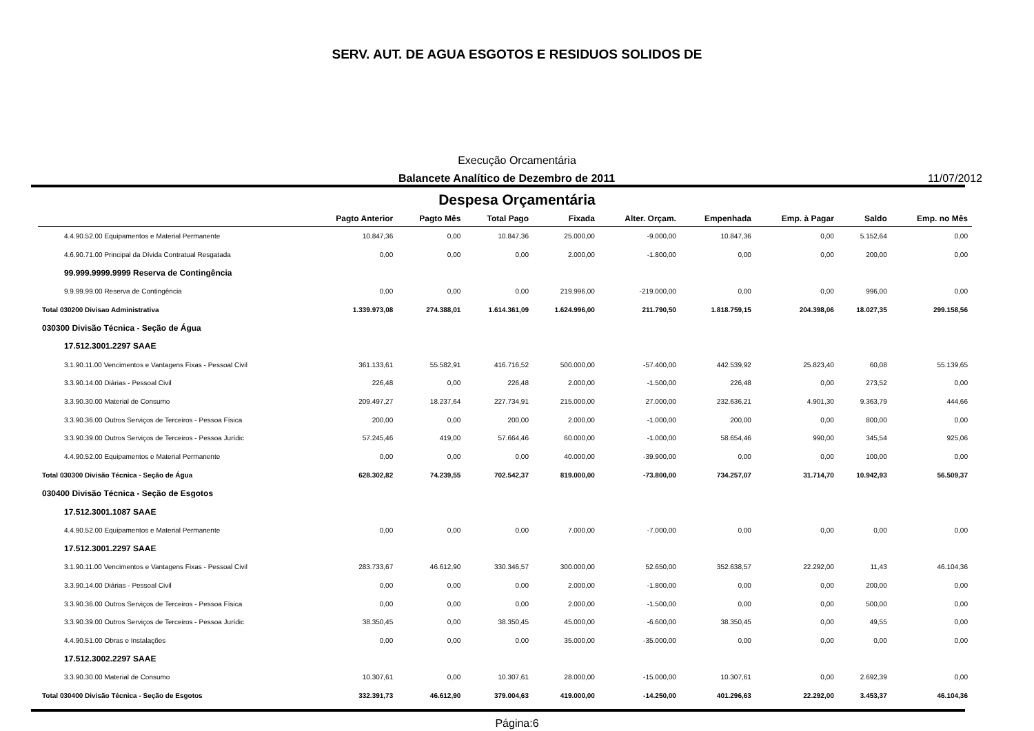SERV. AUT. DE AGUA ESGOTOS E RESIDUOS SOLIDOS DE
Execução Orcamentária
Balancete Analítico de Dezembro de 2011 11/07/2012
Despesa Orçamentária
| | Pagto Anterior | Pagto Mês | Total Pago | Fixada | Alter. Orçam. | Empenhada | Emp. à Pagar | Saldo | Emp. no Mês |
| --- | --- | --- | --- | --- | --- | --- | --- | --- | --- |
| 4.4.90.52.00 Equipamentos e Material Permanente | 10.847,36 | 0,00 | 10.847,36 | 25.000,00 | -9.000,00 | 10.847,36 | 0,00 | 5.152,64 | 0,00 |
| 4.6.90.71.00 Principal da Dívida Contratual Resgatada | 0,00 | 0,00 | 0,00 | 2.000,00 | -1.800,00 | 0,00 | 0,00 | 200,00 | 0,00 |
| 99.999.9999.9999 Reserva de Contingência | | | | | | | | | |
| 9.9.99.99.00 Reserva de Contingência | 0,00 | 0,00 | 0,00 | 219.996,00 | -219.000,00 | 0,00 | 0,00 | 996,00 | 0,00 |
| Total 030200 Divisao Administrativa | 1.339.973,08 | 274.388,01 | 1.614.361,09 | 1.624.996,00 | 211.790,50 | 1.818.759,15 | 204.398,06 | 18.027,35 | 299.158,56 |
| 030300 Divisão Técnica - Seção de Água | | | | | | | | | |
| 17.512.3001.2297 SAAE | | | | | | | | | |
| 3.1.90.11.00 Vencimentos e Vantagens Fixas - Pessoal Civil | 361.133,61 | 55.582,91 | 416.716,52 | 500.000,00 | -57.400,00 | 442.539,92 | 25.823,40 | 60,08 | 55.139,65 |
| 3.3.90.14.00 Diárias - Pessoal Civil | 226,48 | 0,00 | 226,48 | 2.000,00 | -1.500,00 | 226,48 | 0,00 | 273,52 | 0,00 |
| 3.3.90.30.00 Material de Consumo | 209.497,27 | 18.237,64 | 227.734,91 | 215.000,00 | 27.000,00 | 232.636,21 | 4.901,30 | 9.363,79 | 444,66 |
| 3.3.90.36.00 Outros Serviços de Terceiros - Pessoa Física | 200,00 | 0,00 | 200,00 | 2.000,00 | -1.000,00 | 200,00 | 0,00 | 800,00 | 0,00 |
| 3.3.90.39.00 Outros Serviços de Terceiros - Pessoa Jurídic | 57.245,46 | 419,00 | 57.664,46 | 60.000,00 | -1.000,00 | 58.654,46 | 990,00 | 345,54 | 925,06 |
| 4.4.90.52.00 Equipamentos e Material Permanente | 0,00 | 0,00 | 0,00 | 40.000,00 | -39.900,00 | 0,00 | 0,00 | 100,00 | 0,00 |
| Total 030300 Divisão Técnica - Seção de Água | 628.302,82 | 74.239,55 | 702.542,37 | 819.000,00 | -73.800,00 | 734.257,07 | 31.714,70 | 10.942,93 | 56.509,37 |
| 030400 Divisão Técnica - Seção de Esgotos | | | | | | | | | |
| 17.512.3001.1087 SAAE | | | | | | | | | |
| 4.4.90.52.00 Equipamentos e Material Permanente | 0,00 | 0,00 | 0,00 | 7.000,00 | -7.000,00 | 0,00 | 0,00 | 0,00 | 0,00 |
| 17.512.3001.2297 SAAE | | | | | | | | | |
| 3.1.90.11.00 Vencimentos e Vantagens Fixas - Pessoal Civil | 283.733,67 | 46.612,90 | 330.346,57 | 300.000,00 | 52.650,00 | 352.638,57 | 22.292,00 | 11,43 | 46.104,36 |
| 3.3.90.14.00 Diárias - Pessoal Civil | 0,00 | 0,00 | 0,00 | 2.000,00 | -1.800,00 | 0,00 | 0,00 | 200,00 | 0,00 |
| 3.3.90.36.00 Outros Serviços de Terceiros - Pessoa Física | 0,00 | 0,00 | 0,00 | 2.000,00 | -1.500,00 | 0,00 | 0,00 | 500,00 | 0,00 |
| 3.3.90.39.00 Outros Serviços de Terceiros - Pessoa Jurídic | 38.350,45 | 0,00 | 38.350,45 | 45.000,00 | -6.600,00 | 38.350,45 | 0,00 | 49,55 | 0,00 |
| 4.4.90.51.00 Obras e Instalações | 0,00 | 0,00 | 0,00 | 35.000,00 | -35.000,00 | 0,00 | 0,00 | 0,00 | 0,00 |
| 17.512.3002.2297 SAAE | | | | | | | | | |
| 3.3.90.30.00 Material de Consumo | 10.307,61 | 0,00 | 10.307,61 | 28.000,00 | -15.000,00 | 10.307,61 | 0,00 | 2.692,39 | 0,00 |
| Total 030400 Divisão Técnica - Seção de Esgotos | 332.391,73 | 46.612,90 | 379.004,63 | 419.000,00 | -14.250,00 | 401.296,63 | 22.292,00 | 3.453,37 | 46.104,36 |
Página:6